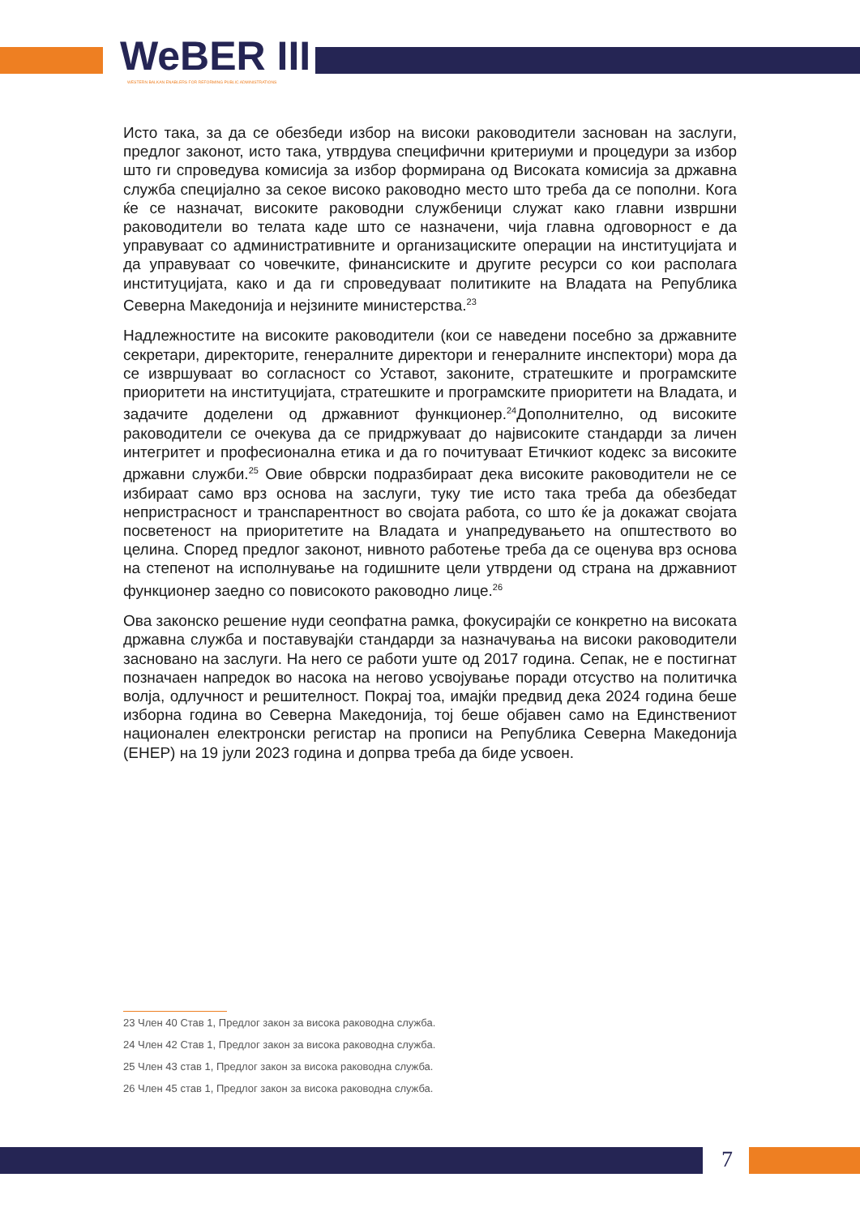WeBER III
WESTERN BALKAN ENABLERS FOR REFORMING PUBLIC ADMINISTRATIONS
Исто така, за да се обезбеди избор на високи раководители заснован на заслуги, предлог законот, исто така, утврдува специфични критериуми и процедури за избор што ги спроведува комисија за избор формирана од Високата комисија за државна служба специјално за секое високо раководно место што треба да се пополни. Кога ќе се назначат, високите раководни службеници служат како главни извршни раководители во телата каде што се назначени, чија главна одговорност е да управуваат со административните и организациските операции на институцијата и да управуваат со човечките, финансиските и другите ресурси со кои располага институцијата, како и да ги спроведуваат политиките на Владата на Република Северна Македонија и нејзините министерства.<sup>23</sup>
Надлежностите на високите раководители (кои се наведени посебно за државните секретари, директорите, генералните директори и генералните инспектори) мора да се извршуваат во согласност со Уставот, законите, стратешките и програмските приоритети на институцијата, стратешките и програмските приоритети на Владата, и задачите доделени од државниот функционер.<sup>24</sup>Дополнително, од високите раководители се очекува да се придржуваат до највисоките стандарди за личен интегритет и професионална етика и да го почитуваат Етичкиот кодекс за високите државни служби.<sup>25</sup> Овие обврски подразбираат дека високите раководители не се избираат само врз основа на заслуги, туку тие исто така треба да обезбедат непристрасност и транспарентност во својата работа, со што ќе ја докажат својата посветеност на приоритетите на Владата и унапредувањето на општеството во целина. Според предлог законот, нивното работење треба да се оценува врз основа на степенот на исполнување на годишните цели утврдени од страна на државниот функционер заедно со повисокото раководно лице.<sup>26</sup>
Ова законско решение нуди сеопфатна рамка, фокусирајќи се конкретно на високата државна служба и поставувајќи стандарди за назначувања на високи раководители засновано на заслуги. На него се работи уште од 2017 година. Сепак, не е постигнат позначаен напредок во насока на негово усвојување поради отсуство на политичка волја, одлучност и решителност. Покрај тоа, имајќи предвид дека 2024 година беше изборна година во Северна Македонија, тој беше објавен само на Единствениот национален електронски регистар на прописи на Република Северна Македонија (ЕНЕР) на 19 јули 2023 година и допрва треба да биде усвоен.
23 Член 40 Став 1, Предлог закон за висока раководна служба.
24 Член 42 Став 1, Предлог закон за висока раководна служба.
25 Член 43 став 1, Предлог закон за висока раководна служба.
26 Член 45 став 1, Предлог закон за висока раководна служба.
7